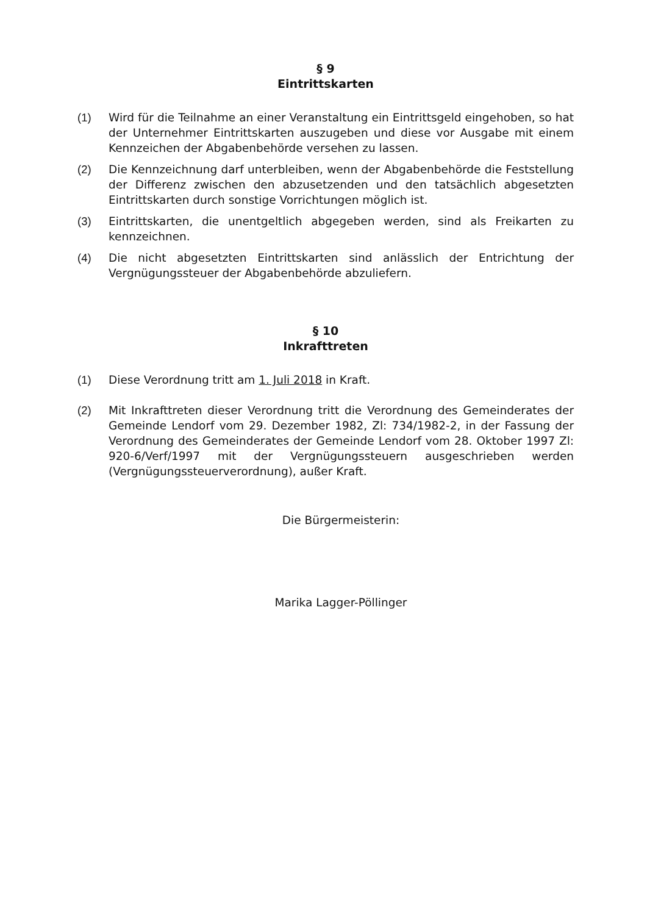§ 9
Eintrittskarten
(1) Wird für die Teilnahme an einer Veranstaltung ein Eintrittsgeld eingehoben, so hat der Unternehmer Eintrittskarten auszugeben und diese vor Ausgabe mit einem Kennzeichen der Abgabenbehörde versehen zu lassen.
(2) Die Kennzeichnung darf unterbleiben, wenn der Abgabenbehörde die Feststellung der Differenz zwischen den abzusetzenden und den tatsächlich abgesetzten Eintrittskarten durch sonstige Vorrichtungen möglich ist.
(3) Eintrittskarten, die unentgeltlich abgegeben werden, sind als Freikarten zu kennzeichnen.
(4) Die nicht abgesetzten Eintrittskarten sind anlässlich der Entrichtung der Vergnügungssteuer der Abgabenbehörde abzuliefern.
§ 10
Inkrafttreten
(1) Diese Verordnung tritt am 1. Juli 2018 in Kraft.
(2) Mit Inkrafttreten dieser Verordnung tritt die Verordnung des Gemeinderates der Gemeinde Lendorf vom 29. Dezember 1982, Zl: 734/1982-2, in der Fassung der Verordnung des Gemeinderates der Gemeinde Lendorf vom 28. Oktober 1997 Zl: 920-6/Verf/1997 mit der Vergnügungssteuern ausgeschrieben werden (Vergnügungssteuerverordnung), außer Kraft.
Die Bürgermeisterin:
Marika Lagger-Pöllinger